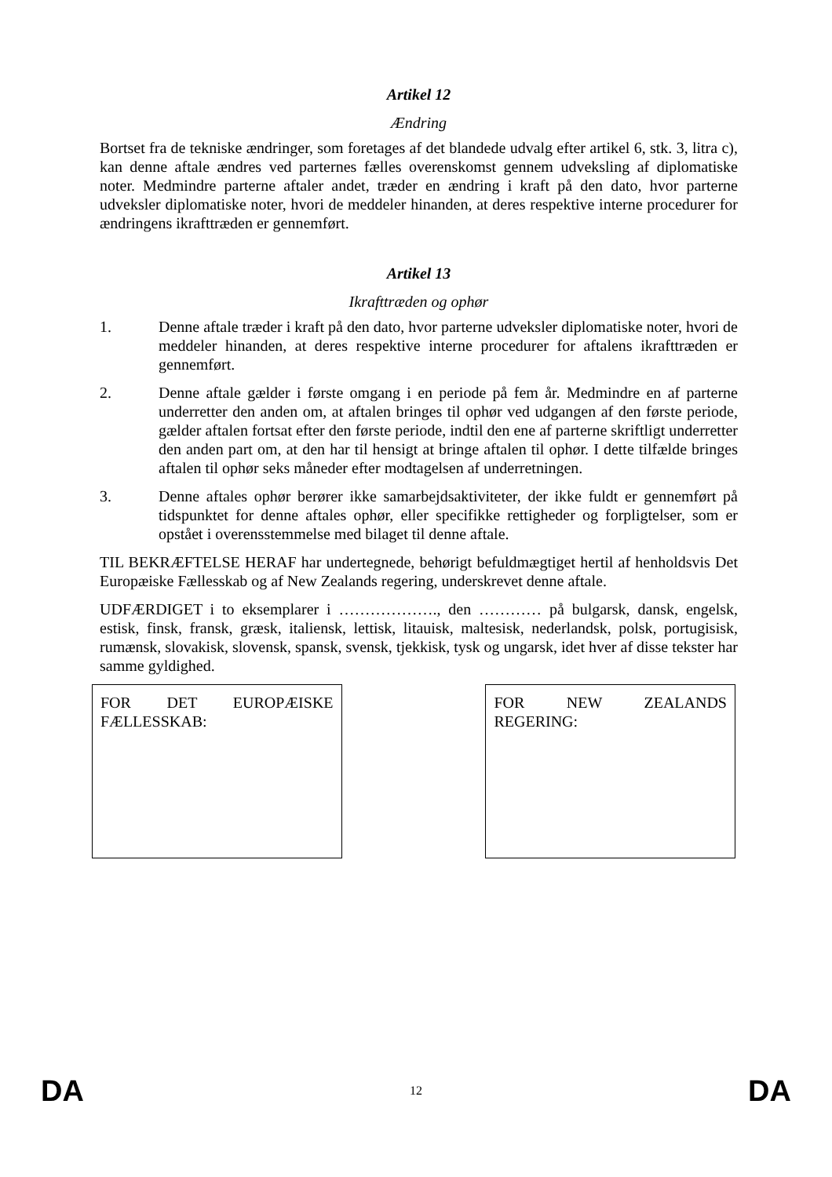Artikel 12
Ændring
Bortset fra de tekniske ændringer, som foretages af det blandede udvalg efter artikel 6, stk. 3, litra c), kan denne aftale ændres ved parternes fælles overenskomst gennem udveksling af diplomatiske noter. Medmindre parterne aftaler andet, træder en ændring i kraft på den dato, hvor parterne udveksler diplomatiske noter, hvori de meddeler hinanden, at deres respektive interne procedurer for ændringens ikrafttræden er gennemført.
Artikel 13
Ikrafttræden og ophør
1. Denne aftale træder i kraft på den dato, hvor parterne udveksler diplomatiske noter, hvori de meddeler hinanden, at deres respektive interne procedurer for aftalens ikrafttræden er gennemført.
2. Denne aftale gælder i første omgang i en periode på fem år. Medmindre en af parterne underretter den anden om, at aftalen bringes til ophør ved udgangen af den første periode, gælder aftalen fortsat efter den første periode, indtil den ene af parterne skriftligt underretter den anden part om, at den har til hensigt at bringe aftalen til ophør. I dette tilfælde bringes aftalen til ophør seks måneder efter modtagelsen af underretningen.
3. Denne aftales ophør berører ikke samarbejdsaktiviteter, der ikke fuldt er gennemført på tidspunktet for denne aftales ophør, eller specifikke rettigheder og forpligtelser, som er opstået i overensstemmelse med bilaget til denne aftale.
TIL BEKRÆFTELSE HERAF har undertegnede, behørigt befuldmægtiget hertil af henholdsvis Det Europæiske Fællesskab og af New Zealands regering, underskrevet denne aftale.
UDFÆRDIGET i to eksemplarer i ………………., den ………… på bulgarsk, dansk, engelsk, estisk, finsk, fransk, græsk, italiensk, lettisk, litauisk, maltesisk, nederlandsk, polsk, portugisisk, rumænsk, slovakisk, slovensk, spansk, svensk, tjekkisk, tysk og ungarsk, idet hver af disse tekster har samme gyldighed.
| FOR DET EUROPÆISKE FÆLLESSKAB: | | FOR NEW ZEALANDS REGERING: |
DA 12 DA